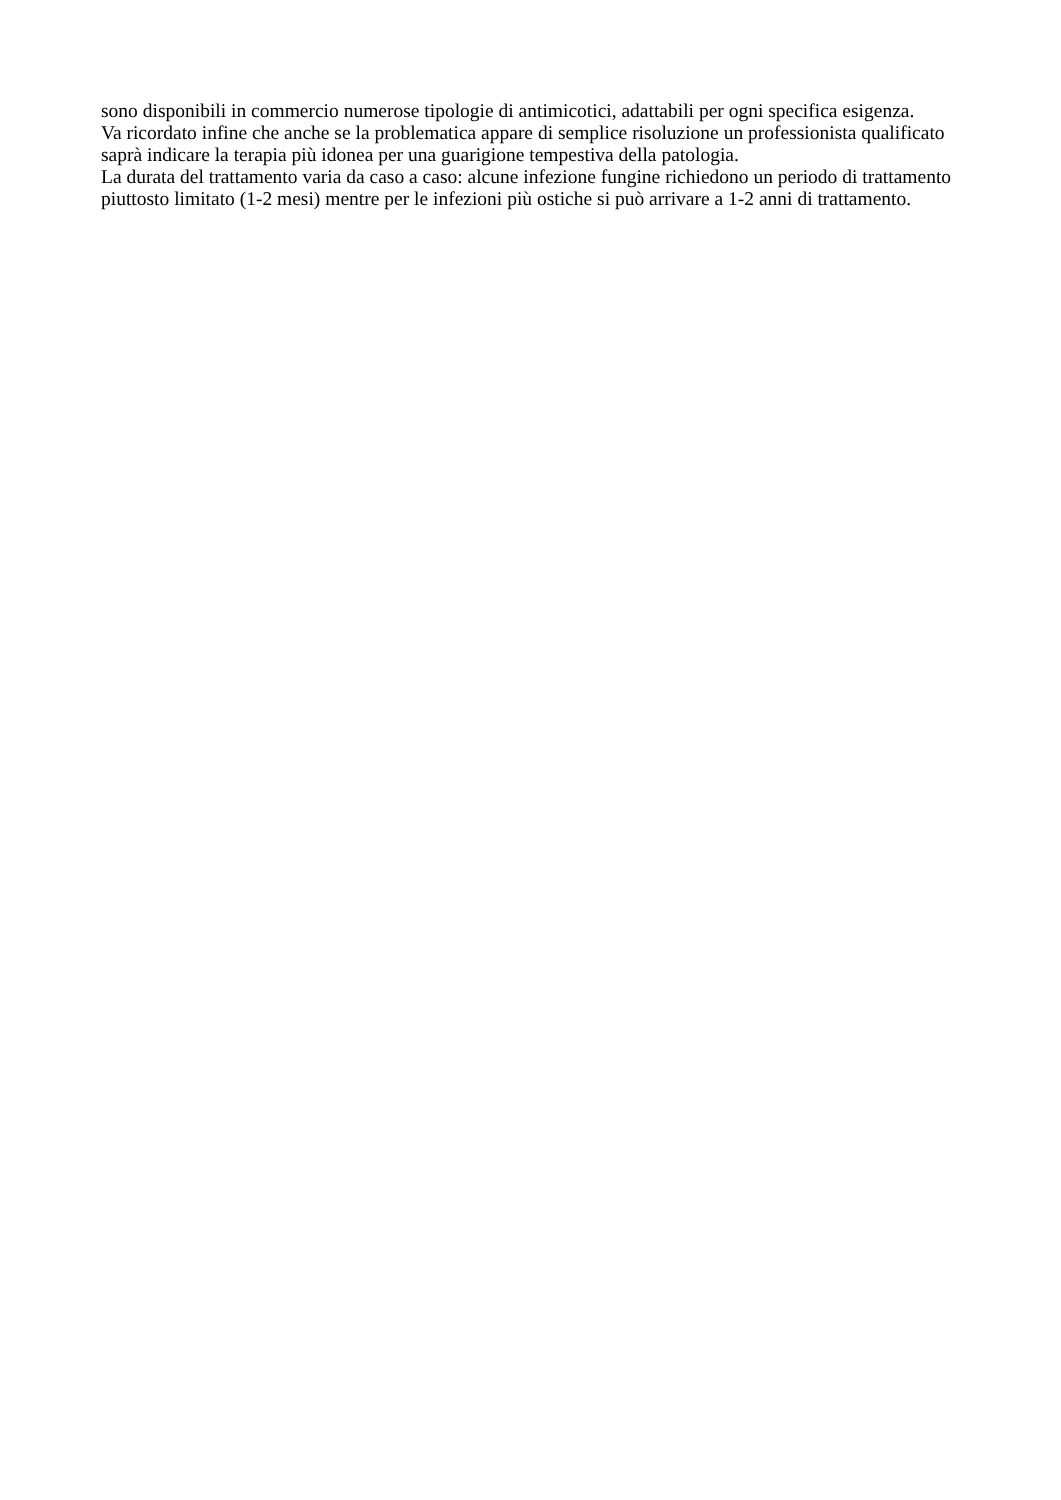sono disponibili in commercio numerose tipologie di antimicotici, adattabili per ogni specifica esigenza.
Va ricordato infine che anche se la problematica appare di semplice risoluzione un professionista qualificato saprà indicare la terapia più idonea per una guarigione tempestiva della patologia.
La durata del trattamento varia da caso a caso: alcune infezione fungine richiedono un periodo di trattamento piuttosto limitato (1-2 mesi) mentre per le infezioni più ostiche si può arrivare a 1-2 anni di trattamento.